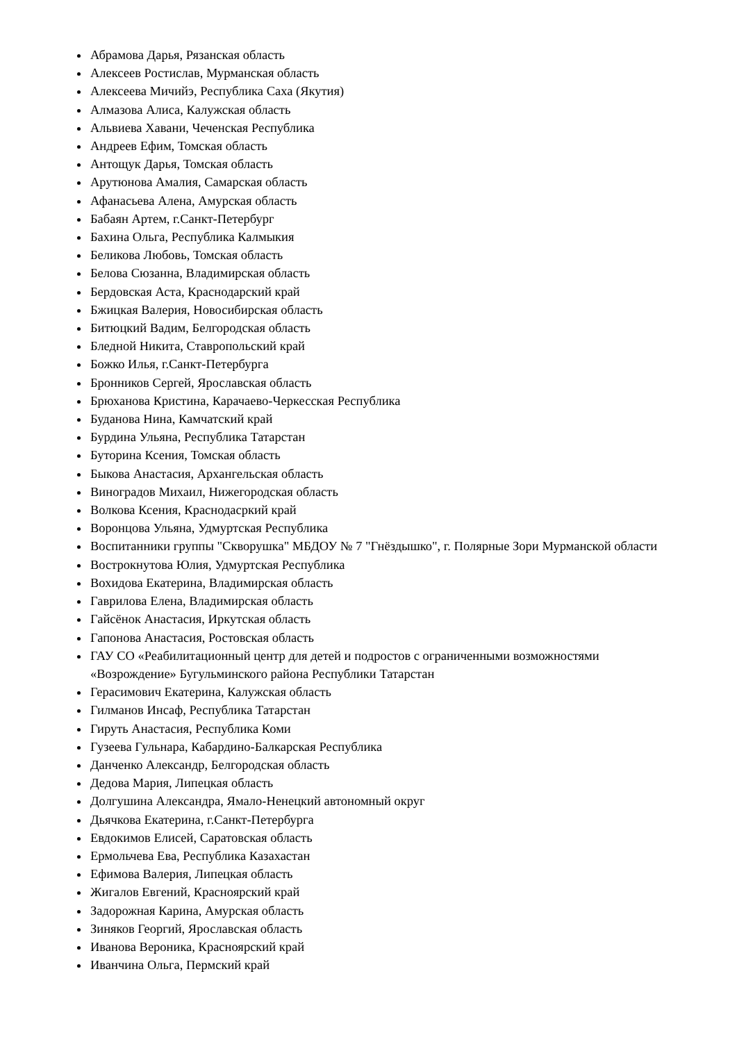Абрамова Дарья, Рязанская область
Алексеев Ростислав, Мурманская область
Алексеева Мичийэ, Республика Саха (Якутия)
Алмазова Алиса, Калужская область
Альвиева Хавани, Чеченская Республика
Андреев Ефим, Томская область
Антощук Дарья, Томская область
Арутюнова Амалия, Самарская область
Афанасьева Алена, Амурская область
Бабаян Артем, г.Санкт-Петербург
Бахина Ольга, Республика Калмыкия
Беликова Любовь, Томская область
Белова Сюзанна, Владимирская область
Бердовская Аста, Краснодарский край
Бжицкая Валерия, Новосибирская область
Битюцкий Вадим, Белгородская область
Бледной Никита, Ставропольский край
Божко Илья, г.Санкт-Петербурга
Бронников Сергей, Ярославская область
Брюханова Кристина, Карачаево-Черкесская Республика
Буданова Нина, Камчатский край
Бурдина Ульяна, Республика Татарстан
Буторина Ксения, Томская область
Быкова Анастасия, Архангельская область
Виноградов Михаил, Нижегородская область
Волкова Ксения, Краснодасркий край
Воронцова Ульяна, Удмуртская Республика
Воспитанники группы "Скворушка" МБДОУ № 7 "Гнёздышко", г. Полярные Зори Мурманской области
Вострокнутова Юлия, Удмуртская Республика
Вохидова Екатерина, Владимирская область
Гаврилова Елена, Владимирская область
Гайсёнок Анастасия, Иркутская область
Гапонова Анастасия, Ростовская область
ГАУ СО «Реабилитационный центр для детей и подростов с ограниченными возможностями «Возрождение» Бугульминского района Республики Татарстан
Герасимович Екатерина, Калужская область
Гилманов Инсаф, Республика Татарстан
Гируть Анастасия, Республика Коми
Гузеева Гульнара, Кабардино-Балкарская Республика
Данченко Александр, Белгородская область
Дедова Мария, Липецкая область
Долгушина Александра, Ямало-Ненецкий автономный округ
Дьячкова Екатерина, г.Санкт-Петербурга
Евдокимов Елисей, Саратовская область
Ермольчева Ева, Республика Казахастан
Ефимова Валерия, Липецкая область
Жигалов Евгений, Красноярский край
Задорожная Карина, Амурская область
Зиняков Георгий, Ярославская область
Иванова Вероника, Красноярский край
Иванчина Ольга, Пермский край